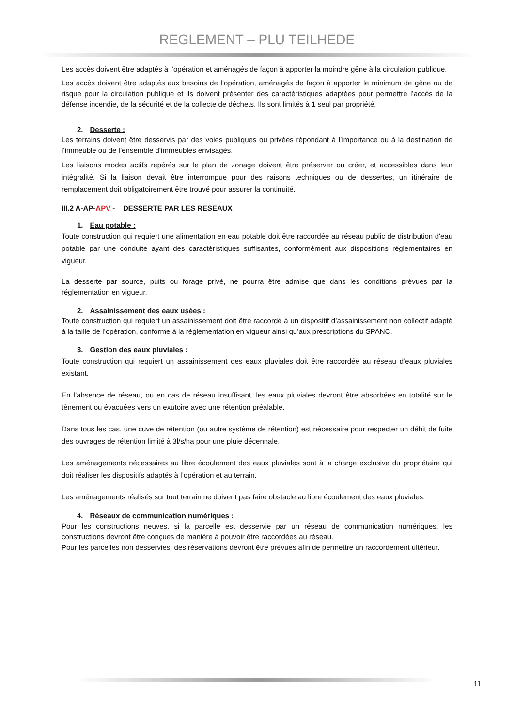REGLEMENT – PLU TEILHEDE
Les accès doivent être adaptés à l’opération et aménagés de façon à apporter la moindre gêne à la circulation publique.
Les accès doivent être adaptés aux besoins de l’opération, aménagés de façon à apporter le minimum de gêne ou de risque pour la circulation publique et ils doivent présenter des caractéristiques adaptées pour permettre l’accès de la défense incendie, de la sécurité et de la collecte de déchets. Ils sont limités à 1 seul par propriété.
2. Desserte :
Les terrains doivent être desservis par des voies publiques ou privées répondant à l’importance ou à la destination de l’immeuble ou de l’ensemble d’immeubles envisagés.
Les liaisons modes actifs repérés sur le plan de zonage doivent être préserver ou créer, et accessibles dans leur intégralité. Si la liaison devait être interrompue pour des raisons techniques ou de dessertes, un itinéraire de remplacement doit obligatoirement être trouvé pour assurer la continuité.
III.2 A-AP-APV - DESSERTE PAR LES RESEAUX
1. Eau potable :
Toute construction qui requiert une alimentation en eau potable doit être raccordée au réseau public de distribution d'eau potable par une conduite ayant des caractéristiques suffisantes, conformément aux dispositions réglementaires en vigueur.
La desserte par source, puits ou forage privé, ne pourra être admise que dans les conditions prévues par la réglementation en vigueur.
2. Assainissement des eaux usées :
Toute construction qui requiert un assainissement doit être raccordé à un dispositif d’assainissement non collectif adapté à la taille de l’opération, conforme à la règlementation en vigueur ainsi qu’aux prescriptions du SPANC.
3. Gestion des eaux pluviales :
Toute construction qui requiert un assainissement des eaux pluviales doit être raccordée au réseau d’eaux pluviales existant.
En l’absence de réseau, ou en cas de réseau insuffisant, les eaux pluviales devront être absorbées en totalité sur le tènement ou évacuées vers un exutoire avec une rétention préalable.
Dans tous les cas, une cuve de rétention (ou autre système de rétention) est nécessaire pour respecter un débit de fuite des ouvrages de rétention limité à 3l/s/ha pour une pluie décennale.
Les aménagements nécessaires au libre écoulement des eaux pluviales sont à la charge exclusive du propriétaire qui doit réaliser les dispositifs adaptés à l’opération et au terrain.
Les aménagements réalisés sur tout terrain ne doivent pas faire obstacle au libre écoulement des eaux pluviales.
4. Réseaux de communication numériques :
Pour les constructions neuves, si la parcelle est desservie par un réseau de communication numériques, les constructions devront être conçues de manière à pouvoir être raccordées au réseau.
Pour les parcelles non desservies, des réservations devront être prévues afin de permettre un raccordement ultérieur.
11